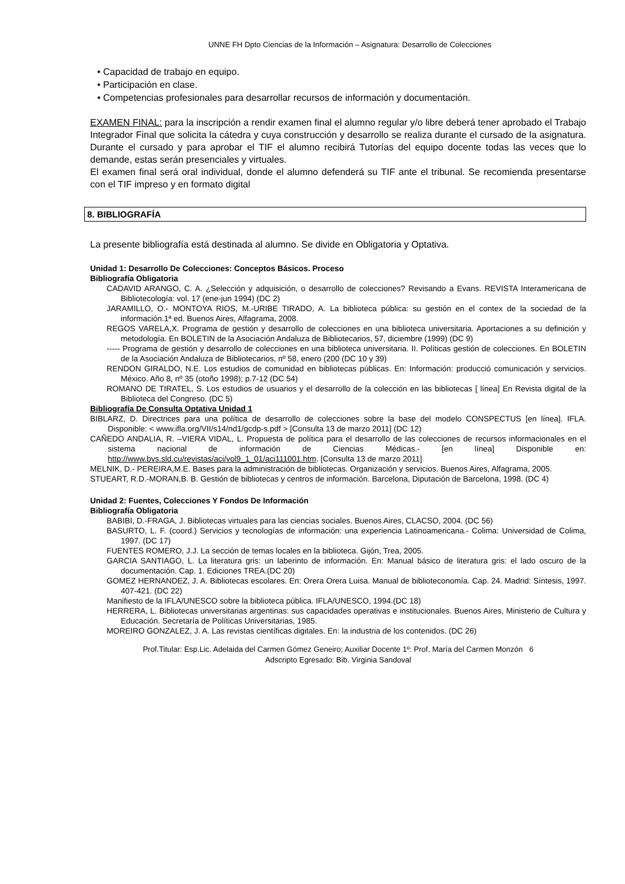UNNE FH Dpto Ciencias de la Información – Asignatura: Desarrollo de Colecciones
• Capacidad de trabajo en equipo.
• Participación en clase.
• Competencias profesionales para desarrollar recursos de información y documentación.
EXAMEN FINAL: para la inscripción a rendir examen final el alumno regular y/o libre deberá tener aprobado el Trabajo Integrador Final que solicita la cátedra y cuya construcción y desarrollo se realiza durante el cursado de la asignatura. Durante el cursado y para aprobar el TIF el alumno recibirá Tutorías del equipo docente todas las veces que lo demande, estas serán presenciales y virtuales.
El examen final será oral individual, donde el alumno defenderá su TIF ante el tribunal. Se recomienda presentarse con el TIF impreso y en formato digital
8. BIBLIOGRAFÍA
La presente bibliografía está destinada al alumno. Se divide en Obligatoria y Optativa.
Unidad 1: Desarrollo De Colecciones: Conceptos Básicos. Proceso
Bibliografía Obligatoria
CADAVID ARANGO, C. A. ¿Selección y adquisición, o desarrollo de colecciones? Revisando a Evans. REVISTA Interamericana de Bibliotecología: vol. 17 (ene-jun 1994) (DC 2)
JARAMILLO, O.- MONTOYA RIOS, M.-URIBE TIRADO, A. La biblioteca pública: su gestión en el contex de la sociedad de la información.1ª ed. Buenos Aires, Alfagrama, 2008.
REGOS VARELA,X. Programa de gestión y desarrollo de colecciones en una biblioteca universitaria. Aportaciones a su definición y metodología. En BOLETIN de la Asociación Andaluza de Bibliotecarios, 57, diciembre (1999) (DC 9)
----- Programa de gestión y desarrollo de colecciones en una biblioteca universitaria. II. Políticas gestión de colecciones. En BOLETIN de la Asociación Andaluza de Bibliotecarios, nº 58, enero (200 (DC 10 y 39)
RENDON GIRALDO, N.E. Los estudios de comunidad en bibliotecas públicas. En: Información: producció comunicación y servicios. México. Año 8, nº 35 (otoño 1998); p.7-12 (DC 54)
ROMANO DE TIRATEL, S. Los estudios de usuarios y el desarrollo de la colección en las bibliotecas [ línea] En Revista digital de la Biblioteca del Congreso. (DC 5)
Bibliografía De Consulta Optativa Unidad 1
BIBLARZ, D. Directrices para una política de desarrollo de colecciones sobre la base del modelo CONSPECTUS [en línea]. IFLA. Disponible: < www.ifla.org/VII/s14/nd1/gcdp-s.pdf > [Consulta 13 de marzo 2011] (DC 12)
CAÑEDO ANDALIA, R. –VIERA VIDAL, L. Propuesta de política para el desarrollo de las colecciones de recursos informacionales en el sistema nacional de información de Ciencias Médicas.- [en línea] Disponible en: http://www.bvs.sld.cu/revistas/aci/vol9_1_01/aci111001.htm. [Consulta 13 de marzo 2011]
MELNIK, D.- PEREIRA,M.E. Bases para la administración de bibliotecas. Organización y servicios. Buenos Aires, Alfagrama, 2005.
STUEART, R.D.-MORAN,B. B. Gestión de bibliotecas y centros de información. Barcelona, Diputación de Barcelona, 1998. (DC 4)
Unidad 2: Fuentes, Colecciones Y Fondos De Información
Bibliografía Obligatoria
BABIBI, D.-FRAGA, J. Bibliotecas virtuales para las ciencias sociales. Buenos Aires, CLACSO, 2004. (DC 56)
BASURTO, L. F. (coord.) Servicios y tecnologías de información: una experiencia Latinoamericana.- Colima: Universidad de Colima, 1997. (DC 17)
FUENTES ROMERO, J.J. La sección de temas locales en la biblioteca. Gijón, Trea, 2005.
GARCIA SANTIAGO, L. La literatura gris: un laberinto de información. En: Manual básico de literatura gris: el lado oscuro de la documentación. Cap. 1. Ediciones TREA.(DC 20)
GOMEZ HERNANDEZ, J. A. Bibliotecas escolares. En: Orera Orera Luisa. Manual de biblioteconomía. Cap. 24. Madrid: Síntesis, 1997. 407-421. (DC 22)
Manifiesto de la IFLA/UNESCO sobre la biblioteca pública. IFLA/UNESCO, 1994.(DC 18)
HERRERA, L. Bibliotecas universitarias argentinas: sus capacidades operativas e institucionales. Buenos Aires, Ministerio de Cultura y Educación. Secretaría de Políticas Universitarias, 1985.
MOREIRO GONZALEZ, J. A. Las revistas científicas digitales. En: la industria de los contenidos. (DC 26)
Prof.Titular: Esp.Lic. Adelaida del Carmen Gómez Geneiro; Auxiliar Docente 1º: Prof. María del Carmen Monzón 6
Adscripto Egresado: Bib. Virginia Sandoval